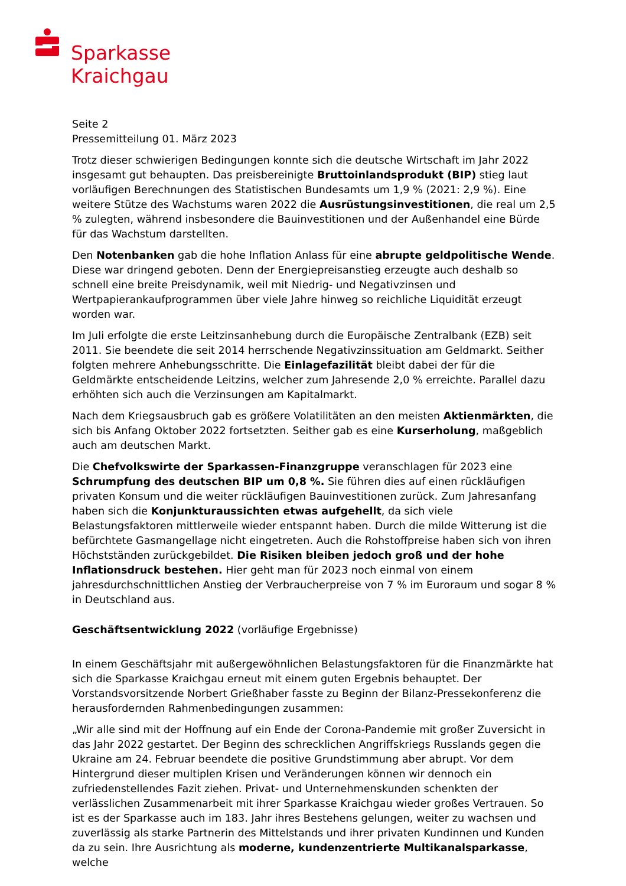Sparkasse
Kraichgau
Seite 2
Pressemitteilung 01. März 2023
Trotz dieser schwierigen Bedingungen konnte sich die deutsche Wirtschaft im Jahr 2022 insgesamt gut behaupten. Das preisbereinigte Bruttoinlandsprodukt (BIP) stieg laut vorläufigen Berechnungen des Statistischen Bundesamts um 1,9 % (2021: 2,9 %). Eine weitere Stütze des Wachstums waren 2022 die Ausrüstungsinvestitionen, die real um 2,5 % zulegten, während insbesondere die Bauinvestitionen und der Außenhandel eine Bürde für das Wachstum darstellten.
Den Notenbanken gab die hohe Inflation Anlass für eine abrupte geldpolitische Wende. Diese war dringend geboten. Denn der Energiepreisanstieg erzeugte auch deshalb so schnell eine breite Preisdynamik, weil mit Niedrig- und Negativzinsen und Wertpapierankaufprogrammen über viele Jahre hinweg so reichliche Liquidität erzeugt worden war.
Im Juli erfolgte die erste Leitzinsanhebung durch die Europäische Zentralbank (EZB) seit 2011. Sie beendete die seit 2014 herrschende Negativzinssituation am Geldmarkt. Seither folgten mehrere Anhebungsschritte. Die Einlagefazilität bleibt dabei der für die Geldmärkte entscheidende Leitzins, welcher zum Jahresende 2,0 % erreichte. Parallel dazu erhöhten sich auch die Verzinsungen am Kapitalmarkt.
Nach dem Kriegsausbruch gab es größere Volatilitäten an den meisten Aktienmärkten, die sich bis Anfang Oktober 2022 fortsetzten. Seither gab es eine Kurserholung, maßgeblich auch am deutschen Markt.
Die Chefvolkswirte der Sparkassen-Finanzgruppe veranschlagen für 2023 eine Schrumpfung des deutschen BIP um 0,8 %. Sie führen dies auf einen rückläufigen privaten Konsum und die weiter rückläufigen Bauinvestitionen zurück. Zum Jahresanfang haben sich die Konjunkturaussichten etwas aufgehellt, da sich viele Belastungsfaktoren mittlerweile wieder entspannt haben. Durch die milde Witterung ist die befürchtete Gasmangellage nicht eingetreten. Auch die Rohstoffpreise haben sich von ihren Höchstständen zurückgebildet. Die Risiken bleiben jedoch groß und der hohe Inflationsdruck bestehen. Hier geht man für 2023 noch einmal von einem jahresdurchschnittlichen Anstieg der Verbraucherpreise von 7 % im Euroraum und sogar 8 % in Deutschland aus.
Geschäftsentwicklung 2022 (vorläufige Ergebnisse)
In einem Geschäftsjahr mit außergewöhnlichen Belastungsfaktoren für die Finanzmärkte hat sich die Sparkasse Kraichgau erneut mit einem guten Ergebnis behauptet. Der Vorstandsvorsitzende Norbert Grießhaber fasste zu Beginn der Bilanz-Pressekonferenz die herausfordernden Rahmenbedingungen zusammen:
„Wir alle sind mit der Hoffnung auf ein Ende der Corona-Pandemie mit großer Zuversicht in das Jahr 2022 gestartet. Der Beginn des schrecklichen Angriffskriegs Russlands gegen die Ukraine am 24. Februar beendete die positive Grundstimmung aber abrupt. Vor dem Hintergrund dieser multiplen Krisen und Veränderungen können wir dennoch ein zufriedenstellendes Fazit ziehen. Privat- und Unternehmenskunden schenkten der verlässlichen Zusammenarbeit mit ihrer Sparkasse Kraichgau wieder großes Vertrauen. So ist es der Sparkasse auch im 183. Jahr ihres Bestehens gelungen, weiter zu wachsen und zuverlässig als starke Partnerin des Mittelstands und ihrer privaten Kundinnen und Kunden da zu sein. Ihre Ausrichtung als moderne, kundenzentrierte Multikanalsparkasse, welche